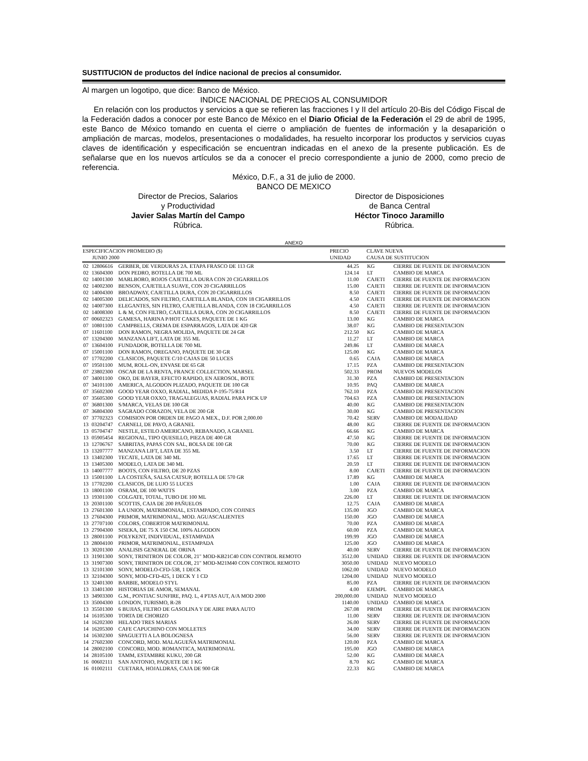SUSTITUCION de productos del índice nacional de precios al consumidor.
Al margen un logotipo, que dice: Banco de México.
INDICE NACIONAL DE PRECIOS AL CONSUMIDOR
En relación con los productos y servicios a que se refieren las fracciones I y II del artículo 20-Bis del Código Fiscal de la Federación dados a conocer por este Banco de México en el Diario Oficial de la Federación el 29 de abril de 1995, este Banco de México tomando en cuenta el cierre o ampliación de fuentes de información y la desaparición o ampliación de marcas, modelos, presentaciones o modalidades, ha resuelto incorporar los productos y servicios cuyas claves de identificación y especificación se encuentran indicadas en el anexo de la presente publicación. Es de señalarse que en los nuevos artículos se da a conocer el precio correspondiente a junio de 2000, como precio de referencia.
México, D.F., a 31 de julio de 2000.
BANCO DE MEXICO
Director de Precios, Salarios
y Productividad
Javier Salas Martín del Campo
Rúbrica.
Director de Disposiciones
de Banca Central
Héctor Tinoco Jaramillo
Rúbrica.
ANEXO
| ESPECIFICACION PROMEDIO ($) JUNIO 2000 | | | PRECIO UNIDAD | CLAVE NUEVA CAUSA DE SUSTITUCION | |
| --- | --- | --- | --- | --- | --- |
| 02 | 12806616 | GERBER, DE VERDURAS 2A. ETAPA FRASCO DE 113 GR | 44.25 | KG | CIERRE DE FUENTE DE INFORMACION |
| 02 | 13604300 | DON PEDRO, BOTELLA DE 700 ML | 124.14 | LT | CAMBIO DE MARCA |
| 02 | 14001300 | MARLBORO, ROJOS CAJETILLA DURA CON 20 CIGARRILLOS | 11.00 | CAJETI | CIERRE DE FUENTE DE INFORMACION |
| 02 | 14002300 | BENSON, CAJETILLA SUAVE, CON 20 CIGARRILLOS | 15.00 | CAJETI | CIERRE DE FUENTE DE INFORMACION |
| 02 | 14004300 | BROADWAY, CAJETILLA DURA, CON 20 CIGARRILLOS | 8.50 | CAJETI | CIERRE DE FUENTE DE INFORMACION |
| 02 | 14005300 | DELICADOS, SIN FILTRO, CAJETILLA BLANDA, CON 18 CIGARRILLOS | 4.50 | CAJETI | CIERRE DE FUENTE DE INFORMACION |
| 02 | 14007300 | ELEGANTES, SIN FILTRO, CAJETILLA BLANDA, CON 18 CIGARRILLOS | 4.50 | CAJETI | CIERRE DE FUENTE DE INFORMACION |
| 02 | 14008300 | L & M, CON FILTRO, CAJETILLA DURA, CON 20 CIGARRILLOS | 8.50 | CAJETI | CIERRE DE FUENTE DE INFORMACION |
| 07 | 00602323 | GAMESA, HARINA P/HOT CAKES, PAQUETE DE 1 KG | 13.00 | KG | CAMBIO DE MARCA |
| 07 | 10801100 | CAMPBELLS, CREMA DE ESPARRAGOS, LATA DE 420 GR | 38.07 | KG | CAMBIO DE PRESENTACION |
| 07 | 11601100 | DON RAMON, NEGRA MOLIDA, PAQUETE DE 24 GR | 212.50 | KG | CAMBIO DE MARCA |
| 07 | 13204300 | MANZANA LIFT, LATA DE 355 ML | 11.27 | LT | CAMBIO DE MARCA |
| 07 | 13604100 | FUNDADOR, BOTELLA DE 700 ML | 249.86 | LT | CAMBIO DE MARCA |
| 07 | 15001100 | DON RAMON, OREGANO, PAQUETE DE 30 GR | 125.00 | KG | CAMBIO DE MARCA |
| 07 | 17702200 | CLASICOS, PAQUETE C/10 CAJAS DE 50 LUCES | 0.65 | CAJA | CAMBIO DE MARCA |
| 07 | 19501100 | MUM, ROLL-ON, ENVASE DE 65 GR | 17.15 | PZA | CAMBIO DE PRESENTACION |
| 07 | 23802300 | OSCAR DE LA RENTA, FRANCE COLLECTION, MARSEL | 502.33 | PROM | NUEVOS MODELOS |
| 07 | 34001100 | OKO, DE BAYER, EFECTO RAPIDO, EN AEROSOL, BOTE | 31.30 | PZA | CAMBIO DE PRESENTACION |
| 07 | 34101100 | AMERICA, ALGODON PLIZADO, PAQUETE DE 100 GR | 10.95 | PAQ | CAMBIO DE MARCA |
| 07 | 35602300 | GOOD YEAR OXXO, RADIAL, MEDIDA P-195-75/R14 | 762.10 | PZA | CAMBIO DE PRESENTACION |
| 07 | 35605300 | GOOD YEAR OXXO, TRAGALEGUAS, RADIAL PARA PICK UP | 704.63 | PZA | CAMBIO DE PRESENTACION |
| 07 | 36801300 | S/MARCA, VELAS DE 100 GR | 40.00 | KG | CAMBIO DE PRESENTACION |
| 07 | 36804300 | SAGRADO CORAZON, VELA DE 200 GR | 30.00 | KG | CAMBIO DE PRESENTACION |
| 07 | 37702323 | COMISION POR ORDEN DE PAGO A MEX., D.F. POR 2,000.00 | 70.42 | SERV | CAMBIO DE MODALIDAD |
| 13 | 03204747 | CARNELI, DE PAVO, A GRANEL | 48.00 | KG | CIERRE DE FUENTE DE INFORMACION |
| 13 | 05704747 | NESTLE, ESTILO AMERICANO, REBANADO, A GRANEL | 66.66 | KG | CAMBIO DE MARCA |
| 13 | 05905454 | REGIONAL, TIPO QUESILLO, PIEZA DE 400 GR | 47.50 | KG | CIERRE DE FUENTE DE INFORMACION |
| 13 | 12706767 | SABRITAS, PAPAS CON SAL, BOLSA DE 100 GR | 70.00 | KG | CIERRE DE FUENTE DE INFORMACION |
| 13 | 13207777 | MANZANA LIFT, LATA DE 355 ML | 3.50 | LT | CIERRE DE FUENTE DE INFORMACION |
| 13 | 13402300 | TECATE, LATA DE 340 ML | 17.65 | LT | CIERRE DE FUENTE DE INFORMACION |
| 13 | 13405300 | MODELO, LATA DE 340 ML | 20.59 | LT | CIERRE DE FUENTE DE INFORMACION |
| 13 | 14007777 | BOOTS, CON FILTRO, DE 20 PZAS | 8.00 | CAJETI | CIERRE DE FUENTE DE INFORMACION |
| 13 | 15001100 | LA COSTEÑA, SALSA CATSUP, BOTELLA DE 570 GR | 17.89 | KG | CAMBIO DE MARCA |
| 13 | 17702200 | CLASICOS, DE LUJO 55 LUCES | 1.00 | CAJA | CIERRE DE FUENTE DE INFORMACION |
| 13 | 18001100 | OSRAM, DE 100 WATTS | 3.00 | PZA | CAMBIO DE MARCA |
| 13 | 19301100 | COLGATE, TOTAL, TUBO DE 100 ML | 226.00 | LT | CIERRE DE FUENTE DE INFORMACION |
| 13 | 20301100 | SCOTTIS, CAJA DE 200 PAÑUELOS | 12.75 | CAJA | CAMBIO DE MARCA |
| 13 | 27601300 | LA UNION, MATRIMONIAL, ESTAMPADO, CON COJINES | 135.00 | JGO | CAMBIO DE MARCA |
| 13 | 27604300 | PRIMOR, MATRIMONIAL, MOD. AGUASCALIENTES | 150.00 | JGO | CAMBIO DE MARCA |
| 13 | 27707100 | COLORS, COBERTOR MATRIMONIAL | 70.00 | PZA | CAMBIO DE MARCA |
| 13 | 27904300 | SISEKA, DE 75 X 150 CM. 100% ALGODON | 60.00 | PZA | CAMBIO DE MARCA |
| 13 | 28001100 | POLYKENT, INDIVIDUAL, ESTAMPADA | 199.99 | JGO | CAMBIO DE MARCA |
| 13 | 28004100 | PRIMOR, MATRIMONIAL, ESTAMPADA | 125.00 | JGO | CAMBIO DE MARCA |
| 13 | 30201300 | ANALISIS GENERAL DE ORINA | 40.00 | SERV | CIERRE DE FUENTE DE INFORMACION |
| 13 | 31901300 | SONY, TRINITRON DE COLOR, 21" MOD-KB21C40 CON CONTROL REMOTO | 3512.00 | UNIDAD | CIERRE DE FUENTE DE INFORMACION |
| 13 | 31907300 | SONY, TRINITRON DE COLOR, 21" MOD-M21M40 CON CONTROL REMOTO | 3050.00 | UNIDAD | NUEVO MODELO |
| 13 | 32101300 | SONY, MODELO-CFD-538, 1 DECK | 1062.00 | UNIDAD | NUEVO MODELO |
| 13 | 32104300 | SONY, MOD-CFD-425, 1 DECK Y 1 CD | 1204.00 | UNIDAD | NUEVO MODELO |
| 13 | 32401300 | BARBIE, MODELO STYL | 85.00 | PZA | CIERRE DE FUENTE DE INFORMACION |
| 13 | 33401300 | HISTORIAS DE AMOR, SEMANAL | 4.00 | EJEMPL | CAMBIO DE MARCA |
| 13 | 34903300 | G.M., PONTIAC SUNFIRE, PAQ. L, 4 PTAS AUT, A/A MOD 2000 | 200,000.00 | UNIDAD | NUEVO MODELO |
| 13 | 35004300 | LONDON, TURISMO, R-28 | 1140.00 | UNIDAD | CAMBIO DE MARCA |
| 13 | 35501300 | 6 BUJIAS, FILTRO DE GASOLINA Y DE AIRE PARA AUTO | 267.08 | PROM | CIERRE DE FUENTE DE INFORMACION |
| 14 | 16105300 | TORTA DE CHORIZO | 11.00 | SERV | CIERRE DE FUENTE DE INFORMACION |
| 14 | 16202300 | HELADO TRES MARIAS | 26.00 | SERV | CIERRE DE FUENTE DE INFORMACION |
| 14 | 16205300 | CAFE CAPUCHINO CON MOLLETES | 34.00 | SERV | CIERRE DE FUENTE DE INFORMACION |
| 14 | 16302300 | SPAGUETTI A LA BOLOGNESA | 56.00 | SERV | CIERRE DE FUENTE DE INFORMACION |
| 14 | 27602300 | CONCORD, MOD. MALAGUEÑA MATRIMONIAL | 120.00 | PZA | CAMBIO DE MARCA |
| 14 | 28002100 | CONCORD, MOD. ROMANTICA, MATRIMONIAL | 195.00 | JGO | CAMBIO DE MARCA |
| 14 | 28105100 | TAMM, ESTAMBRE KUKU, 200 GR | 52.00 | KG | CAMBIO DE MARCA |
| 16 | 00602111 | SAN ANTONIO, PAQUETE DE 1 KG | 8.70 | KG | CAMBIO DE MARCA |
| 16 | 01002111 | CUETARA, HOJALDRAS, CAJA DE 900 GR | 22.33 | KG | CAMBIO DE MARCA |